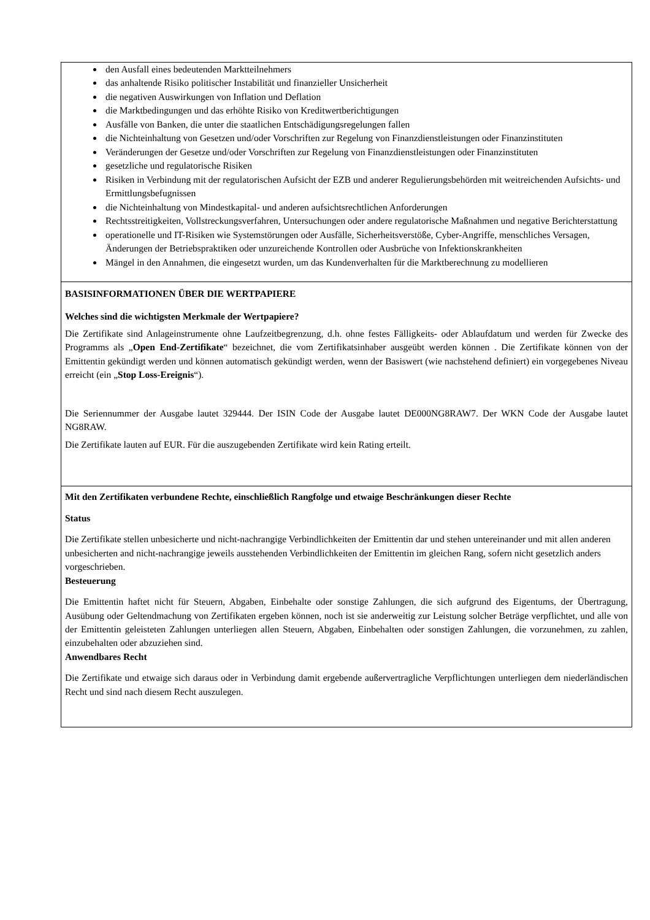den Ausfall eines bedeutenden Marktteilnehmers
das anhaltende Risiko politischer Instabilität und finanzieller Unsicherheit
die negativen Auswirkungen von Inflation und Deflation
die Marktbedingungen und das erhöhte Risiko von Kreditwertberichtigungen
Ausfälle von Banken, die unter die staatlichen Entschädigungsregelungen fallen
die Nichteinhaltung von Gesetzen und/oder Vorschriften zur Regelung von Finanzdienstleistungen oder Finanzinstituten
Veränderungen der Gesetze und/oder Vorschriften zur Regelung von Finanzdienstleistungen oder Finanzinstituten
gesetzliche und regulatorische Risiken
Risiken in Verbindung mit der regulatorischen Aufsicht der EZB und anderer Regulierungsbehörden mit weitreichenden Aufsichts- und Ermittlungsbefugnissen
die Nichteinhaltung von Mindestkapital- und anderen aufsichtsrechtlichen Anforderungen
Rechtsstreitigkeiten, Vollstreckungsverfahren, Untersuchungen oder andere regulatorische Maßnahmen und negative Berichterstattung
operationelle und IT-Risiken wie Systemstörungen oder Ausfälle, Sicherheitsverstöße, Cyber-Angriffe, menschliches Versagen, Änderungen der Betriebspraktiken oder unzureichende Kontrollen oder Ausbrüche von Infektionskrankheiten
Mängel in den Annahmen, die eingesetzt wurden, um das Kundenverhalten für die Marktberechnung zu modellieren
BASISINFORMATIONEN ÜBER DIE WERTPAPIERE
Welches sind die wichtigsten Merkmale der Wertpapiere?
Die Zertifikate sind Anlageinstrumente ohne Laufzeitbegrenzung, d.h. ohne festes Fälligkeits- oder Ablaufdatum und werden für Zwecke des Programms als „Open End-Zertifikate“ bezeichnet, die vom Zertifikatsinhaber ausgeübt werden können . Die Zertifikate können von der Emittentin gekündigt werden und können automatisch gekündigt werden, wenn der Basiswert (wie nachstehend definiert) ein vorgegebenes Niveau erreicht (ein „Stop Loss-Ereignis“).
Die Seriennummer der Ausgabe lautet 329444. Der ISIN Code der Ausgabe lautet DE000NG8RAW7. Der WKN Code der Ausgabe lautet NG8RAW.
Die Zertifikate lauten auf EUR. Für die auszugebenden Zertifikate wird kein Rating erteilt.
Mit den Zertifikaten verbundene Rechte, einschließlich Rangfolge und etwaige Beschränkungen dieser Rechte
Status
Die Zertifikate stellen unbesicherte und nicht-nachrangige Verbindlichkeiten der Emittentin dar und stehen untereinander und mit allen anderen unbesicherten and nicht-nachrangige jeweils ausstehenden Verbindlichkeiten der Emittentin im gleichen Rang, sofern nicht gesetzlich anders vorgeschrieben.
Besteuerung
Die Emittentin haftet nicht für Steuern, Abgaben, Einbehalte oder sonstige Zahlungen, die sich aufgrund des Eigentums, der Übertragung, Ausübung oder Geltendmachung von Zertifikaten ergeben können, noch ist sie anderweitig zur Leistung solcher Beträge verpflichtet, und alle von der Emittentin geleisteten Zahlungen unterliegen allen Steuern, Abgaben, Einbehalten oder sonstigen Zahlungen, die vorzunehmen, zu zahlen, einzubehalten oder abzuziehen sind.
Anwendbares Recht
Die Zertifikate und etwaige sich daraus oder in Verbindung damit ergebende außervertragliche Verpflichtungen unterliegen dem niederländischen Recht und sind nach diesem Recht auszulegen.